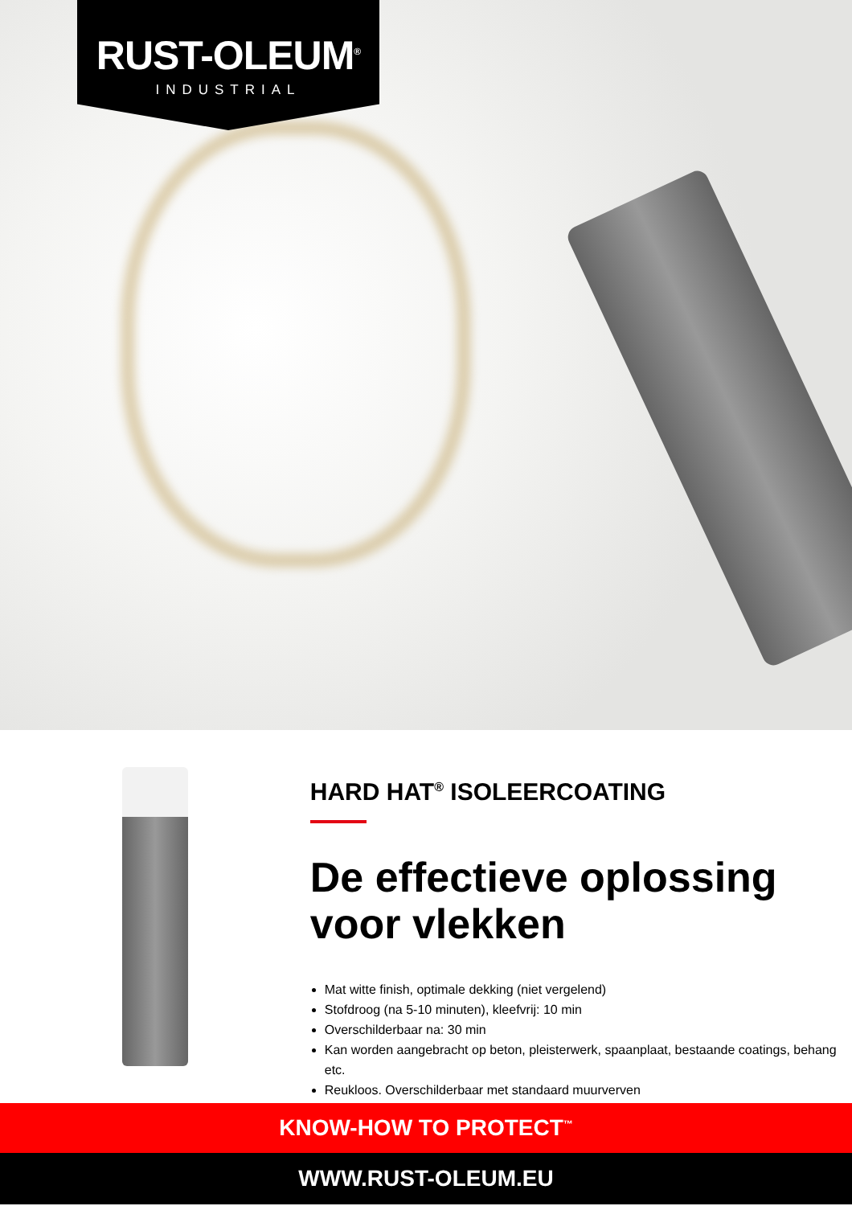RUST-OLEUM<sup>®</sup>
INDUSTRIAL
HARD HAT<sup>®</sup> ISOLEERCOATING
De effectieve oplossing voor vlekken
Mat witte finish, optimale dekking (niet vergelend)
Stofdroog (na 5-10 minuten), kleefvrij: 10 min
Overschilderbaar na: 30 min
Kan worden aangebracht op beton, pleisterwerk, spaanplaat, bestaande coatings, behang etc.
Reukloos. Overschilderbaar met standaard muurverven
KNOW-HOW TO PROTECT<sup>™</sup>
WWW.RUST-OLEUM.EU